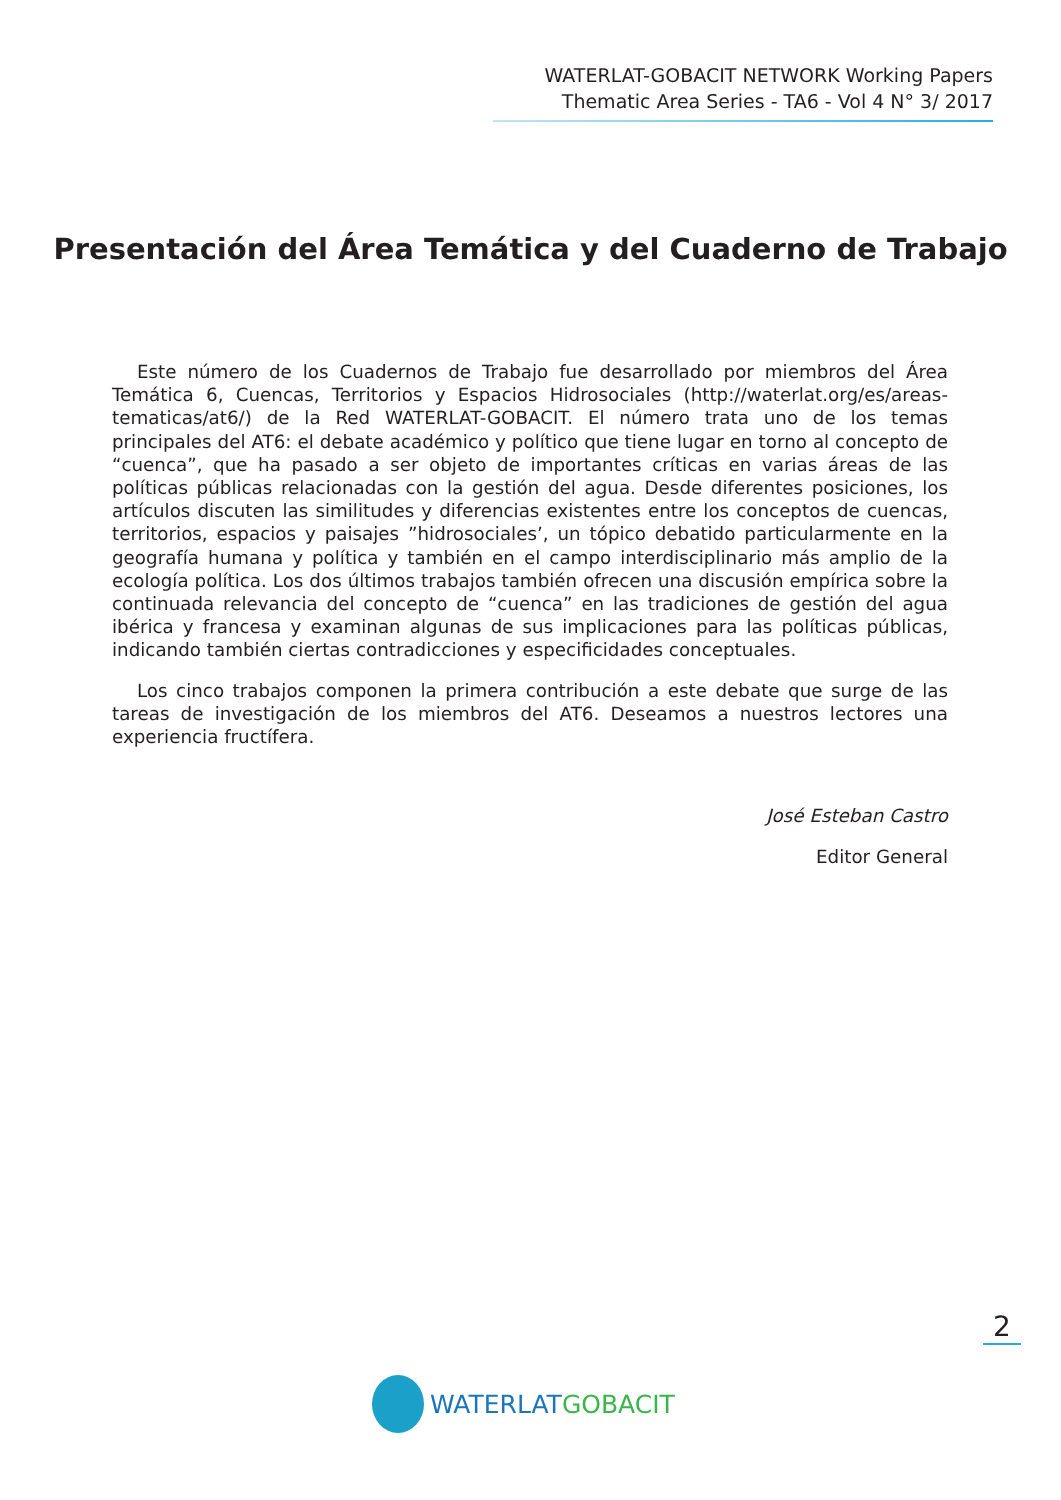WATERLAT-GOBACIT NETWORK Working Papers
Thematic Area Series - TA6 - Vol 4 N° 3/ 2017
Presentación del Área Temática y del Cuaderno de Trabajo
Este número de los Cuadernos de Trabajo fue desarrollado por miembros del Área Temática 6, Cuencas, Territorios y Espacios Hidrosociales (http://waterlat.org/es/areas-tematicas/at6/) de la Red WATERLAT-GOBACIT. El número trata uno de los temas principales del AT6: el debate académico y político que tiene lugar en torno al concepto de “cuenca”, que ha pasado a ser objeto de importantes críticas en varias áreas de las políticas públicas relacionadas con la gestión del agua. Desde diferentes posiciones, los artículos discuten las similitudes y diferencias existentes entre los conceptos de cuencas, territorios, espacios y paisajes ”hidrosociales’, un tópico debatido particularmente en la geografía humana y política y también en el campo interdisciplinario más amplio de la ecología política. Los dos últimos trabajos también ofrecen una discusión empírica sobre la continuada relevancia del concepto de “cuenca” en las tradiciones de gestión del agua ibérica y francesa y examinan algunas de sus implicaciones para las políticas públicas, indicando también ciertas contradicciones y especificidades conceptuales.
Los cinco trabajos componen la primera contribución a este debate que surge de las tareas de investigación de los miembros del AT6. Deseamos a nuestros lectores una experiencia fructífera.
José Esteban Castro
Editor General
2
WATERLAT GOBACIT